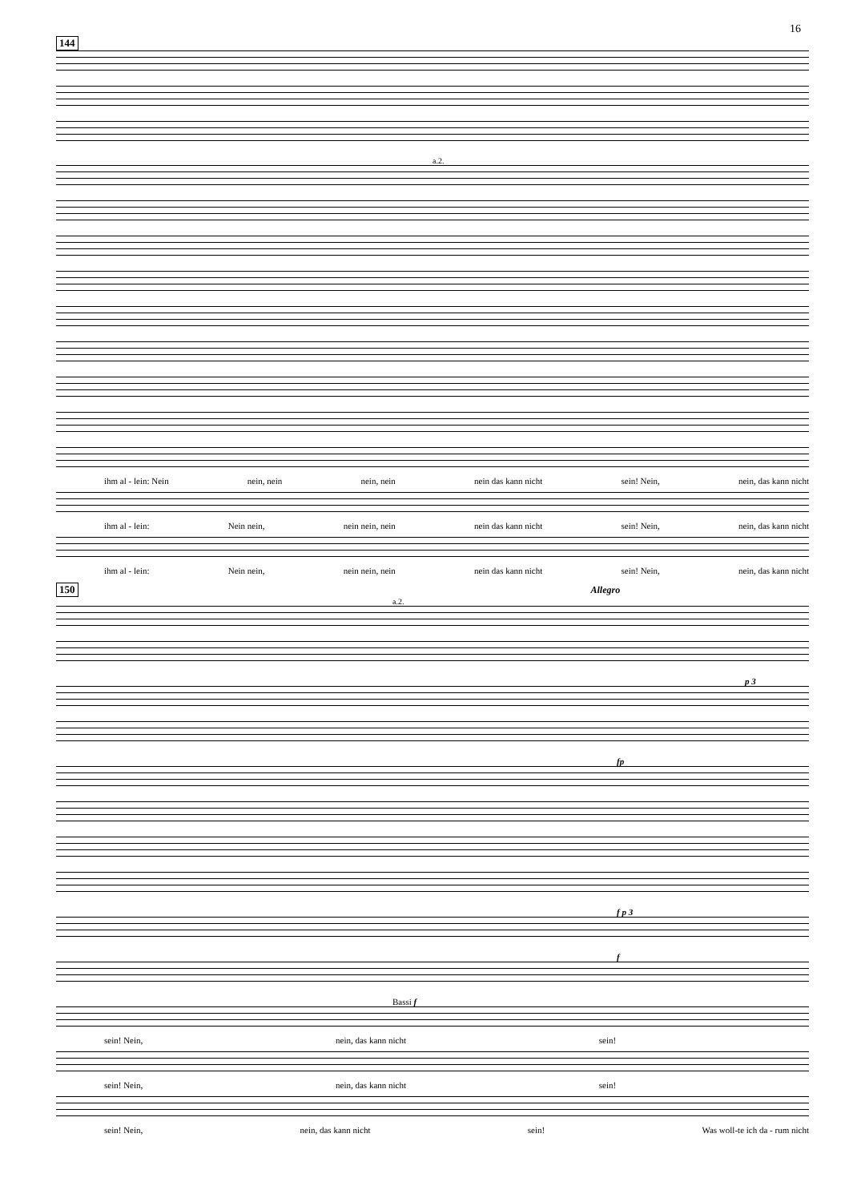16
144
a.2.
ihm al - lein: Nein nein, nein nein, nein nein das kann nicht sein! Nein, nein, das kann nicht
ihm al - lein: Nein nein, nein nein, nein nein das kann nicht sein! Nein, nein, das kann nicht
ihm al - lein: Nein nein, nein nein, nein nein das kann nicht sein! Nein, nein, das kann nicht
150 Allegro
a.2.
p 3
fp
f p 3
f
Bassi f
sein! Nein, nein, das kann nicht sein!
sein! Nein, nein, das kann nicht sein!
sein! Nein, nein, das kann nicht sein! Was woll-te ich da - rum nicht